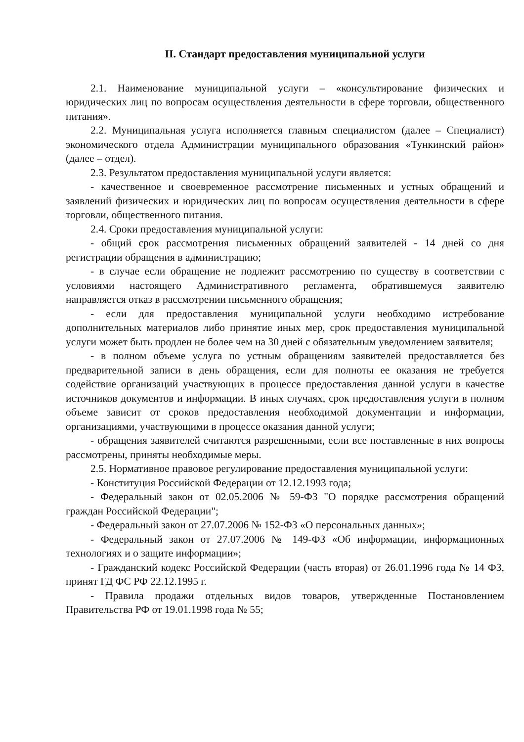II. Стандарт предоставления муниципальной услуги
2.1. Наименование муниципальной услуги – «консультирование физических и юридических лиц по вопросам осуществления деятельности в сфере торговли, общественного питания».
2.2. Муниципальная услуга исполняется главным специалистом (далее – Специалист) экономического отдела Администрации муниципального образования «Тункинский район» (далее – отдел).
2.3. Результатом предоставления муниципальной услуги является:
- качественное и своевременное рассмотрение письменных и устных обращений и заявлений физических и юридических лиц по вопросам осуществления деятельности в сфере торговли, общественного питания.
2.4. Сроки предоставления муниципальной услуги:
- общий срок рассмотрения письменных обращений заявителей - 14 дней со дня регистрации обращения в администрацию;
- в случае если обращение не подлежит рассмотрению по существу в соответствии с условиями настоящего Административного регламента, обратившемуся заявителю направляется отказ в рассмотрении письменного обращения;
- если для предоставления муниципальной услуги необходимо истребование дополнительных материалов либо принятие иных мер, срок предоставления муниципальной услуги может быть продлен не более чем на 30 дней с обязательным уведомлением заявителя;
- в полном объеме услуга по устным обращениям заявителей предоставляется без предварительной записи в день обращения, если для полноты ее оказания не требуется содействие организаций участвующих в процессе предоставления данной услуги в качестве источников документов и информации. В иных случаях, срок предоставления услуги в полном объеме зависит от сроков предоставления необходимой документации и информации, организациями, участвующими в процессе оказания данной услуги;
- обращения заявителей считаются разрешенными, если все поставленные в них вопросы рассмотрены, приняты необходимые меры.
2.5. Нормативное правовое регулирование предоставления муниципальной услуги:
- Конституция Российской Федерации от 12.12.1993 года;
- Федеральный закон от 02.05.2006 № 59-ФЗ "О порядке рассмотрения обращений граждан Российской Федерации";
- Федеральный закон от 27.07.2006 № 152-ФЗ «О персональных данных»;
- Федеральный закон от 27.07.2006 № 149-ФЗ «Об информации, информационных технологиях и о защите информации»;
- Гражданский кодекс Российской Федерации (часть вторая) от 26.01.1996 года № 14 ФЗ, принят ГД ФС РФ 22.12.1995 г.
- Правила продажи отдельных видов товаров, утвержденные Постановлением Правительства РФ от 19.01.1998 года № 55;